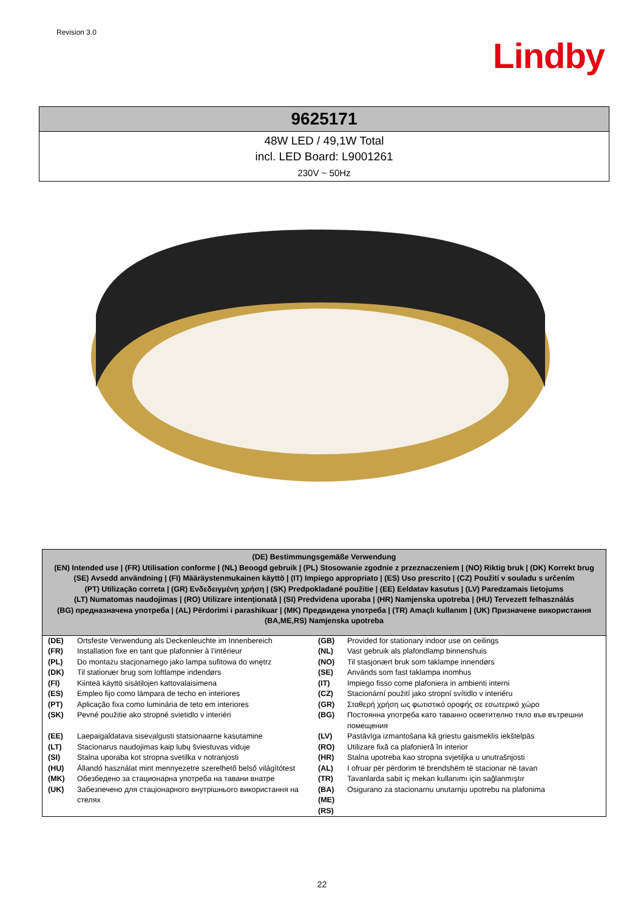Revision 3.0
Lindby
9625171
48W LED / 49,1W Total
incl. LED Board: L9001261
230V ~ 50Hz
(DE) Bestimmungsgemäße Verwendung
(EN) Intended use | (FR) Utilisation conforme | (NL) Beoogd gebruik | (PL) Stosowanie zgodnie z przeznaczeniem | (NO) Riktig bruk | (DK) Korrekt brug
(SE) Avsedd användning | (FI) Määräystenmukainen käyttö | (IT) Impiego appropriato | (ES) Uso prescrito | (CZ) Použití v souladu s určením
(PT) Utilização correta | (GR) Ενδεδειγμένη χρήση | (SK) Predpokladané použitie | (EE) Eeldatav kasutus | (LV) Paredzamais lietojums
(LT) Numatomas naudojimas | (RO) Utilizare intenţionată | (SI) Predvidena uporaba | (HR) Namjenska upotreba | (HU) Tervezett felhasználás
(BG) предназначена употреба | (AL) Përdorimi i parashikuar | (MK) Предвидена употреба | (TR) Amaçlı kullanım | (UK) Призначене використання
(BA,ME,RS) Namjenska upotreba
| (DE) | Ortsfeste Verwendung als Deckenleuchte im Innenbereich | (GB) | Provided for stationary indoor use on ceilings |
| (FR) | Installation fixe en tant que plafonnier à l’intérieur | (NL) | Vast gebruik als plafondlamp binnenshuis |
| (PL) | Do montażu stacjonarnego jako lampa sufitowa do wnętrz | (NO) | Til stasjonært bruk som taklampe innendørs |
| (DK) | Til stationær brug som loftlampe indendørs | (SE) | Används som fast taklampa inomhus |
| (FI) | Kiinteä käyttö sisätilojen kattovalaisimena | (IT) | Impiego fisso come plafoniera in ambienti interni |
| (ES) | Empleo fijo como lámpara de techo en interiores | (CZ) | Stacionární použití jako stropní svítidlo v interiéru |
| (PT) | Aplicação fixa como luminária de teto em interiores | (GR) | Σταθερή χρήση ως φωτιστικό οροφής σε εσωτερικό χώρο |
| (SK) | Pevné použitie ako stropné svietidlo v interiéri | (BG) | Постоянна употреба като таванно осветително тяло във вътрешни помещения |
| (EE) | Laepaigaldatava sisevalgusti statsionaarne kasutamine | (LV) | Pastāvīga izmantošana kā griestu gaismeklis iekštelpās |
| (LT) | Stacionarus naudojimas kaip lubų šviestuvas viduje | (RO) | Utilizare fixă ca plafonieră în interior |
| (SI) | Stalna uporaba kot stropna svetilka v notranjosti | (HR) | Stalna upotreba kao stropna svjetiljka u unutrašnjosti |
| (HU) | Állandó használat mint mennyezetre szerelhető belső világítótest | (AL) | I ofruar për përdorim të brendshëm të stacionar në tavan |
| (MK) | Обезбедено за стационарна употреба на тавани внатре | (TR) | Tavanlarda sabit iç mekan kullanımı için sağlanmıştır |
| (UK) | Забезпечено для стаціонарного внутрішнього використання на стелях | (BA) (ME) (RS) | Osigurano za stacionarnu unutarnju upotrebu na plafonima |
22